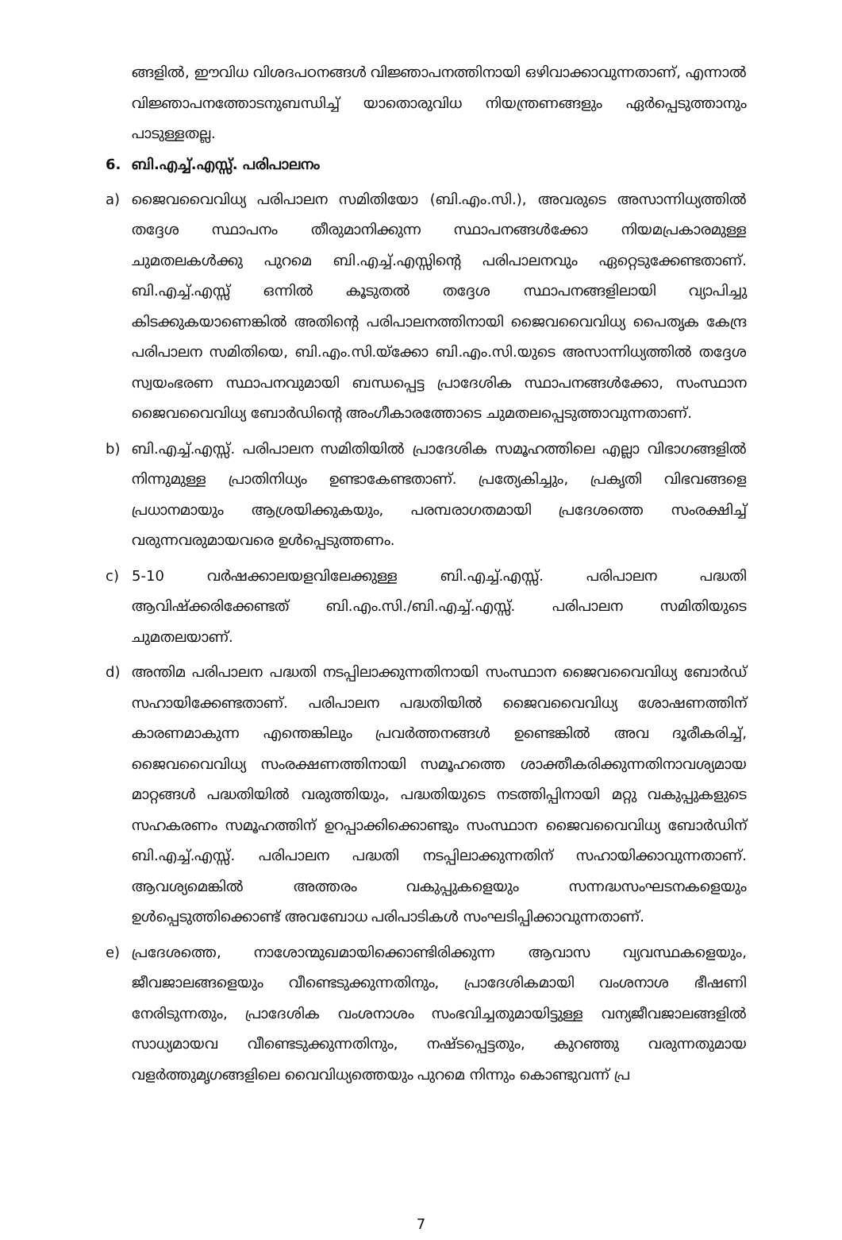ങ്ങളിൽ, ഈവിധ വിശദപഠനങ്ങൾ വിജ്ഞാപനത്തിനായി ഒഴിവാക്കാവുന്നതാണ്, എന്നാൽ വിജ്ഞാപനത്തോടനുബന്ധിച്ച് യാതൊരുവിധ നിയന്ത്രണങ്ങളും ഏർപ്പെടുത്താനും പാടുള്ളതല്ല.
6. ബി.എച്ച്.എസ്സ്. പരിപാലനം
a) ജൈവവൈവിധ്യ പരിപാലന സമിതിയോ (ബി.എം.സി.), അവരുടെ അസാന്നിധ്യത്തിൽ തദ്ദേശ സ്ഥാപനം തീരുമാനിക്കുന്ന സ്ഥാപനങ്ങൾക്കോ നിയമപ്രകാരമുള്ള ചുമതലകൾക്കു പുറമെ ബി.എച്ച്.എസ്സിന്റെ പരിപാലനവും ഏറ്റെടുക്കേണ്ടതാണ്. ബി.എച്ച്.എസ്സ് ഒന്നിൽ കൂടുതൽ തദ്ദേശ സ്ഥാപനങ്ങളിലായി വ്യാപിച്ചു കിടക്കുകയാണെങ്കിൽ അതിന്റെ പരിപാലനത്തിനായി ജൈവവൈവിധ്യ പൈതൃക കേന്ദ്ര പരിപാലന സമിതിയെ, ബി.എം.സി.യ്ക്കോ ബി.എം.സി.യുടെ അസാന്നിധ്യത്തിൽ തദ്ദേശ സ്വയംഭരണ സ്ഥാപനവുമായി ബന്ധപ്പെട്ട പ്രാദേശിക സ്ഥാപനങ്ങൾക്കോ, സംസ്ഥാന ജൈവവൈവിധ്യ ബോർഡിന്റെ അംഗീകാരത്തോടെ ചുമതലപ്പെടുത്താവുന്നതാണ്.
b) ബി.എച്ച്.എസ്സ്. പരിപാലന സമിതിയിൽ പ്രാദേശിക സമൂഹത്തിലെ എല്ലാ വിഭാഗങ്ങളിൽ നിന്നുമുള്ള പ്രാതിനിധ്യം ഉണ്ടാകേണ്ടതാണ്. പ്രത്യേകിച്ചും, പ്രകൃതി വിഭവങ്ങളെ പ്രധാനമായും ആശ്രയിക്കുകയും, പരമ്പരാഗതമായി പ്രദേശത്തെ സംരക്ഷിച്ച് വരുന്നവരുമായവരെ ഉൾപ്പെടുത്തണം.
c) 5-10 വർഷക്കാലയളവിലേക്കുള്ള ബി.എച്ച്.എസ്സ്. പരിപാലന പദ്ധതി ആവിഷ്ക്കരിക്കേണ്ടത് ബി.എം.സി./ബി.എച്ച്.എസ്സ്. പരിപാലന സമിതിയുടെ ചുമതലയാണ്.
d) അന്തിമ പരിപാലന പദ്ധതി നടപ്പിലാക്കുന്നതിനായി സംസ്ഥാന ജൈവവൈവിധ്യ ബോർഡ് സഹായിക്കേണ്ടതാണ്. പരിപാലന പദ്ധതിയിൽ ജൈവവൈവിധ്യ ശോഷണത്തിന് കാരണമാകുന്ന എന്തെങ്കിലും പ്രവർത്തനങ്ങൾ ഉണ്ടെങ്കിൽ അവ ദൂരീകരിച്ച്, ജൈവവൈവിധ്യ സംരക്ഷണത്തിനായി സമൂഹത്തെ ശാക്തീകരിക്കുന്നതിനാവശ്യമായ മാറ്റങ്ങൾ പദ്ധതിയിൽ വരുത്തിയും, പദ്ധതിയുടെ നടത്തിപ്പിനായി മറ്റു വകുപ്പുകളുടെ സഹകരണം സമൂഹത്തിന് ഉറപ്പാക്കിക്കൊണ്ടും സംസ്ഥാന ജൈവവൈവിധ്യ ബോർഡിന് ബി.എച്ച്.എസ്സ്. പരിപാലന പദ്ധതി നടപ്പിലാക്കുന്നതിന് സഹായിക്കാവുന്നതാണ്. ആവശ്യമെങ്കിൽ അത്തരം വകുപ്പുകളെയും സന്നദ്ധസംഘടനകളെയും ഉൾപ്പെടുത്തിക്കൊണ്ട് അവബോധ പരിപാടികൾ സംഘടിപ്പിക്കാവുന്നതാണ്.
e) പ്രദേശത്തെ, നാശോന്മുഖമായിക്കൊണ്ടിരിക്കുന്ന ആവാസ വ്യവസ്ഥകളെയും, ജീവജാലങ്ങളെയും വീണ്ടെടുക്കുന്നതിനും, പ്രാദേശികമായി വംശനാശ ഭീഷണി നേരിടുന്നതും, പ്രാദേശിക വംശനാശം സംഭവിച്ചതുമായിട്ടുള്ള വന്യജീവജാലങ്ങളിൽ സാധ്യമായവ വീണ്ടെടുക്കുന്നതിനും, നഷ്ടപ്പെട്ടതും, കുറഞ്ഞു വരുന്നതുമായ വളർത്തുമൃഗങ്ങളിലെ വൈവിധ്യത്തെയും പുറമെ നിന്നും കൊണ്ടുവന്ന് പ്ര
7